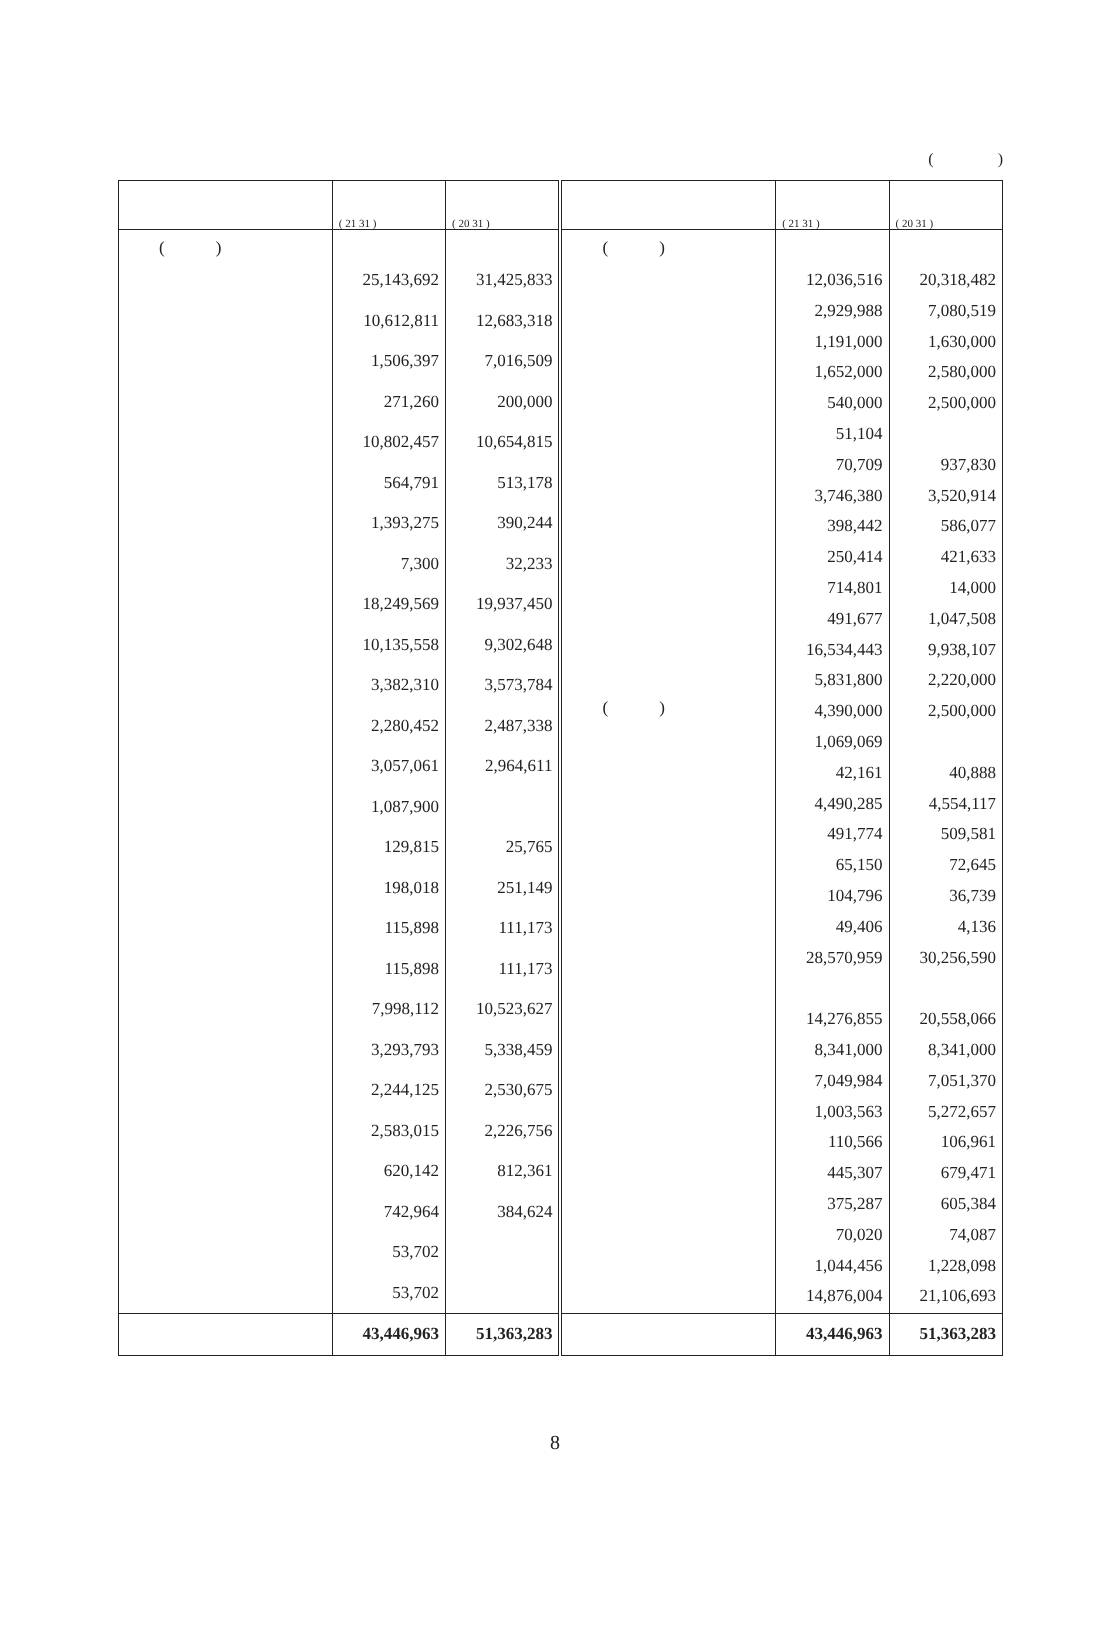( )
| | ( 21 31 ) | ( 20 31 ) | | ( 21 31 ) | ( 20 31 ) |
| --- | --- | --- | --- | --- | --- |
| ( ) | 25,143,692 10,612,811 1,506,397 271,260 10,802,457 564,791 1,393,275 7,300 18,249,569 10,135,558 3,382,310 2,280,452 3,057,061 1,087,900 129,815 198,018 115,898 115,898 7,998,112 3,293,793 2,244,125 2,583,015 620,142 742,964 53,702 53,702 | 31,425,833 12,683,318 7,016,509 200,000 10,654,815 513,178 390,244 32,233 19,937,450 9,302,648 3,573,784 2,487,338 2,964,611 25,765 251,149 111,173 111,173 10,523,627 5,338,459 2,530,675 2,226,756 812,361 384,624 | ( ) ( ) | 12,036,516 2,929,988 1,191,000 1,652,000 540,000 51,104 70,709 3,746,380 398,442 250,414 714,801 491,677 16,534,443 5,831,800 4,390,000 1,069,069 42,161 4,490,285 491,774 65,150 104,796 49,406 28,570,959 14,276,855 8,341,000 7,049,984 1,003,563 110,566 445,307 375,287 70,020 1,044,456 14,876,004 | 20,318,482 7,080,519 1,630,000 2,580,000 2,500,000 937,830 3,520,914 586,077 421,633 14,000 1,047,508 9,938,107 2,220,000 2,500,000 40,888 4,554,117 509,581 72,645 36,739 4,136 30,256,590 20,558,066 8,341,000 7,051,370 5,272,657 106,961 679,471 605,384 74,087 1,228,098 21,106,693 |
| | 43,446,963 | 51,363,283 | | 43,446,963 | 51,363,283 |
8